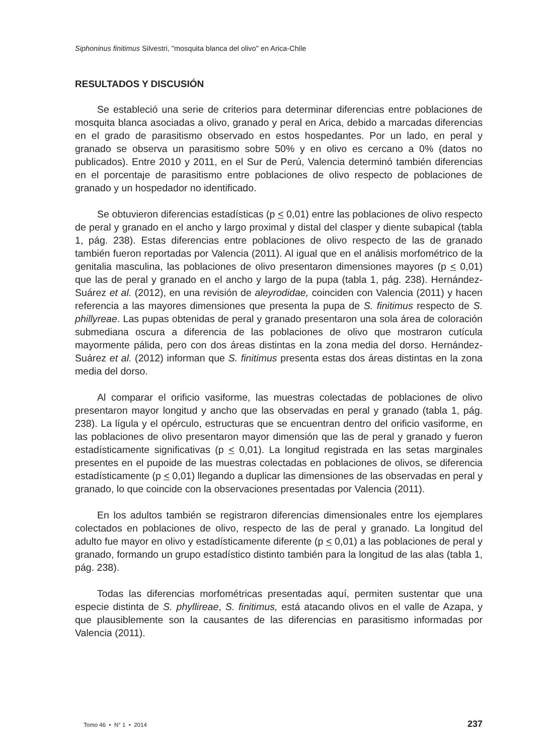Siphoninus finitimus Silvestri, "mosquita blanca del olivo" en Arica-Chile
RESULTADOS Y DISCUSIÓN
Se estableció una serie de criterios para determinar diferencias entre poblaciones de mosquita blanca asociadas a olivo, granado y peral en Arica, debido a marcadas diferencias en el grado de parasitismo observado en estos hospedantes. Por un lado, en peral y granado se observa un parasitismo sobre 50% y en olivo es cercano a 0% (datos no publicados). Entre 2010 y 2011, en el Sur de Perú, Valencia determinó también diferencias en el porcentaje de parasitismo entre poblaciones de olivo respecto de poblaciones de granado y un hospedador no identificado.
Se obtuvieron diferencias estadísticas (p < 0,01) entre las poblaciones de olivo respecto de peral y granado en el ancho y largo proximal y distal del clasper y diente subapical (tabla 1, pág. 238). Estas diferencias entre poblaciones de olivo respecto de las de granado también fueron reportadas por Valencia (2011). Al igual que en el análisis morfométrico de la genitalia masculina, las poblaciones de olivo presentaron dimensiones mayores (p < 0,01) que las de peral y granado en el ancho y largo de la pupa (tabla 1, pág. 238). Hernández-Suárez et al. (2012), en una revisión de aleyrodidae, coinciden con Valencia (2011) y hacen referencia a las mayores dimensiones que presenta la pupa de S. finitimus respecto de S. phillyreae. Las pupas obtenidas de peral y granado presentaron una sola área de coloración submediana oscura a diferencia de las poblaciones de olivo que mostraron cutícula mayormente pálida, pero con dos áreas distintas en la zona media del dorso. Hernández-Suárez et al. (2012) informan que S. finitimus presenta estas dos áreas distintas en la zona media del dorso.
Al comparar el orificio vasiforme, las muestras colectadas de poblaciones de olivo presentaron mayor longitud y ancho que las observadas en peral y granado (tabla 1, pág. 238). La lígula y el opérculo, estructuras que se encuentran dentro del orificio vasiforme, en las poblaciones de olivo presentaron mayor dimensión que las de peral y granado y fueron estadísticamente significativas (p < 0,01). La longitud registrada en las setas marginales presentes en el pupoide de las muestras colectadas en poblaciones de olivos, se diferencia estadísticamente (p < 0,01) llegando a duplicar las dimensiones de las observadas en peral y granado, lo que coincide con la observaciones presentadas por Valencia (2011).
En los adultos también se registraron diferencias dimensionales entre los ejemplares colectados en poblaciones de olivo, respecto de las de peral y granado. La longitud del adulto fue mayor en olivo y estadísticamente diferente (p < 0,01) a las poblaciones de peral y granado, formando un grupo estadístico distinto también para la longitud de las alas (tabla 1, pág. 238).
Todas las diferencias morfométricas presentadas aquí, permiten sustentar que una especie distinta de S. phyllireae, S. finitimus, está atacando olivos en el valle de Azapa, y que plausiblemente son la causantes de las diferencias en parasitismo informadas por Valencia (2011).
Tomo 46 • N° 1 • 2014 237